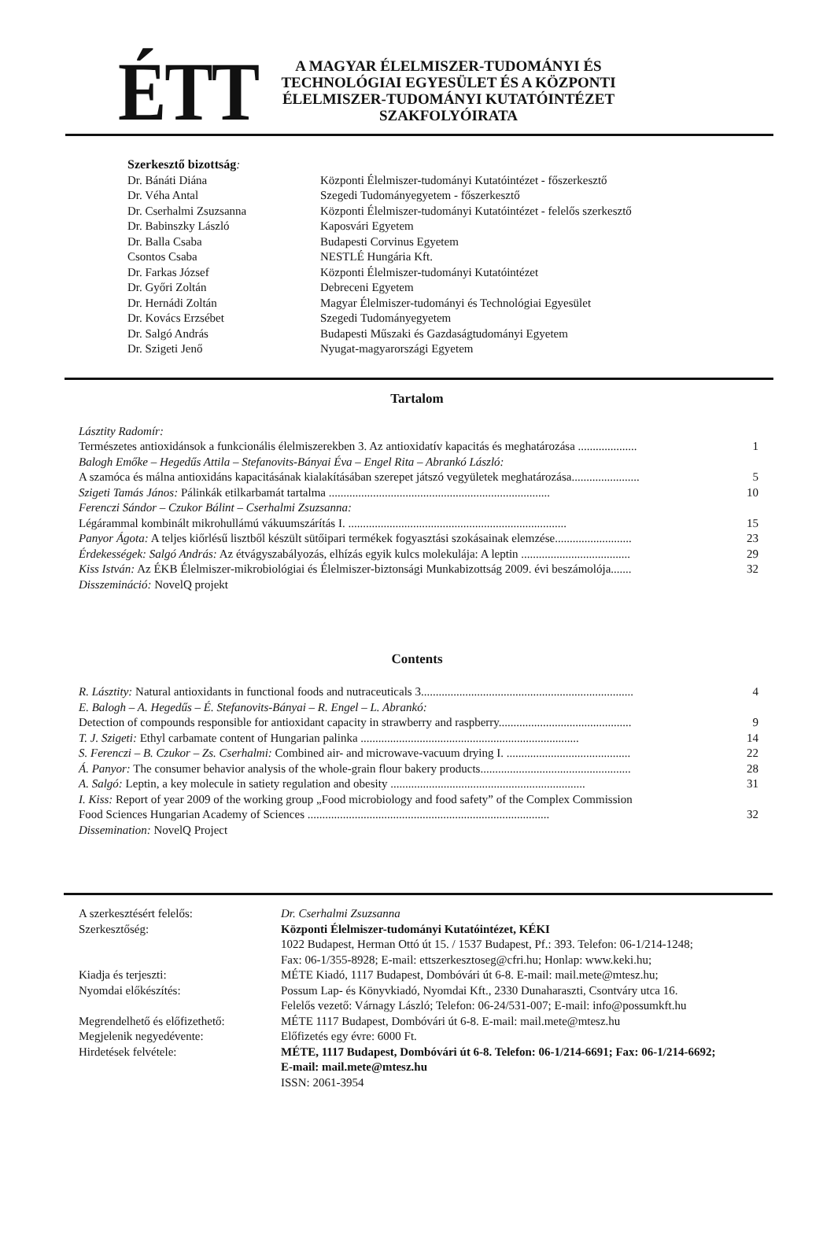ÉTT
A MAGYAR ÉLELMISZER-TUDOMÁNYI ÉS TECHNOLÓGIAI EGYESÜLET ÉS A KÖZPONTI ÉLELMISZER-TUDOMÁNYI KUTATÓINTÉZET SZAKFOLYÓIRATA
Szerkesztő bizottság:
| Dr. Bánáti Diána | Központi Élelmiszer-tudományi Kutatóintézet - főszerkesztő |
| Dr. Véha Antal | Szegedi Tudományegyetem - főszerkesztő |
| Dr. Cserhalmi Zsuzsanna | Központi Élelmiszer-tudományi Kutatóintézet - felelős szerkesztő |
| Dr. Babinszky László | Kaposvári Egyetem |
| Dr. Balla Csaba | Budapesti Corvinus Egyetem |
| Csontos Csaba | NESTLÉ Hungária Kft. |
| Dr. Farkas József | Központi Élelmiszer-tudományi Kutatóintézet |
| Dr. Győri Zoltán | Debreceni Egyetem |
| Dr. Hernádi Zoltán | Magyar Élelmiszer-tudományi és Technológiai Egyesület |
| Dr. Kovács Erzsébet | Szegedi Tudományegyetem |
| Dr. Salgó András | Budapesti Műszaki és Gazdaságtudományi Egyetem |
| Dr. Szigeti Jenő | Nyugat-magyarországi Egyetem |
Tartalom
Lásztity Radomír:
Természetes antioxidánsok a funkcionális élelmiszerekben 3. Az antioxidatív kapacitás és meghatározása .................... 1
Balogh Emőke – Hegedűs Attila – Stefanovits-Bányai Éva – Engel Rita – Abrankó László:
A szamóca és málna antioxidáns kapacitásának kialakításában szerepet játszó vegyületek meghatározása....................... 5
Szigeti Tamás János: Pálinkák etilkarbamát tartalma ........................................................................... 10
Ferenczi Sándor – Czukor Bálint – Cserhalmi Zsuzsanna:
Légárammal kombinált mikrohullámú vákuumszárítás I. .......................................................................... 15
Panyor Ágota: A teljes kiőrlésű lisztből készült sütőipari termékek fogyasztási szokásainak elemzése.......................... 23
Érdekességek: Salgó András: Az étvágyszabályozás, elhízás egyik kulcs molekulája: A leptin ..................................... 29
Kiss István: Az ÉKB Élelmiszer-mikrobiológiai és Élelmiszer-biztonsági Munkabizottság 2009. évi beszámolója....... 32
Disszemináció: NovelQ projekt
Contents
R. Lásztity: Natural antioxidants in functional foods and nutraceuticals 3........................................................................ 4
E. Balogh – A. Hegedűs – É. Stefanovits-Bányai – R. Engel – L. Abrankó:
Detection of compounds responsible for antioxidant capacity in strawberry and raspberry............................................. 9
T. J. Szigeti: Ethyl carbamate content of Hungarian palinka .......................................................................... 14
S. Ferenczi – B. Czukor – Zs. Cserhalmi: Combined air- and microwave-vacuum drying I. .......................................... 22
Á. Panyor: The consumer behavior analysis of the whole-grain flour bakery products................................................... 28
A. Salgó: Leptin, a key molecule in satiety regulation and obesity .................................................................. 31
I. Kiss: Report of year 2009 of the working group „Food microbiology and food safety” of the Complex Commission
Food Sciences Hungarian Academy of Sciences .................................................................................. 32
Dissemination: NovelQ Project
| A szerkesztésért felelős: | Dr. Cserhalmi Zsuzsanna |
| Szerkesztőség: | Központi Élelmiszer-tudományi Kutatóintézet, KÉKI 1022 Budapest, Herman Ottó út 15. / 1537 Budapest, Pf.: 393. Telefon: 06-1/214-1248; Fax: 06-1/355-8928; E-mail: ettszerkesztoseg@cfri.hu; Honlap: www.keki.hu; |
| Kiadja és terjeszti: | MÉTE Kiadó, 1117 Budapest, Dombóvári út 6-8. E-mail: mail.mete@mtesz.hu; |
| Nyomdai előkészítés: | Possum Lap- és Könyvkiadó, Nyomdai Kft., 2330 Dunaharaszti, Csontváry utca 16. Felelős vezető: Várnagy László; Telefon: 06-24/531-007; E-mail: info@possumkft.hu |
| Megrendelhető és előfizethető: | MÉTE 1117 Budapest, Dombóvári út 6-8. E-mail: mail.mete@mtesz.hu |
| Megjelenik negyedévente: | Előfizetés egy évre: 6000 Ft. |
| Hirdetések felvétele: | MÉTE, 1117 Budapest, Dombóvári út 6-8. Telefon: 06-1/214-6691; Fax: 06-1/214-6692; E-mail: mail.mete@mtesz.hu ISSN: 2061-3954 |